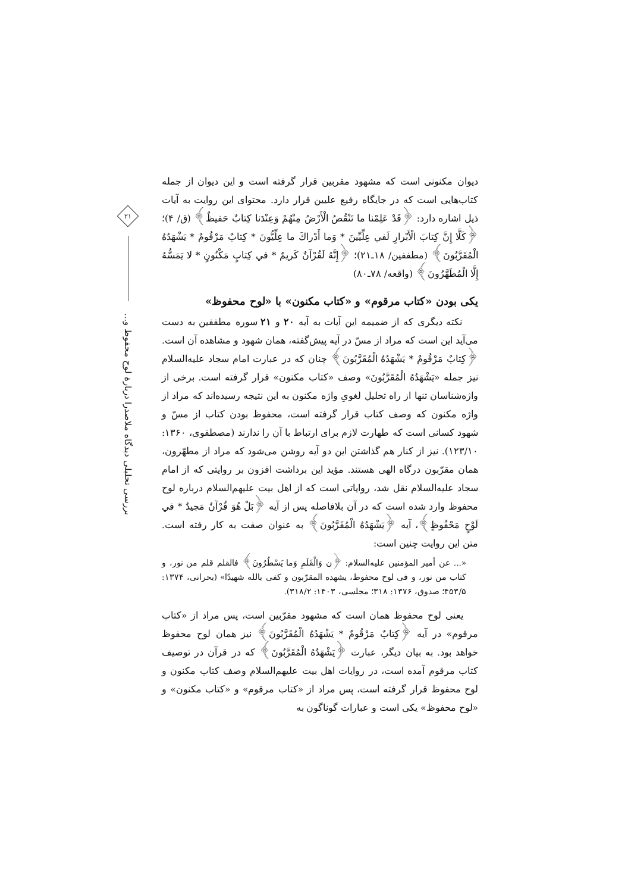٢١
بررسی تحلیلی دیدگاه ملاصدرا دربارهٔ لوح محفوظ و...
دیوان مکنونی است که مشهود مقربین قرار گرفته است و این دیوان از جمله کتاب‌هایی است که در جایگاه رفیع علیین قرار دارد. محتوای این روایت به آیات ذیل اشاره دارد: ﴿قَدْ عَلِمْنا ما تَنْقُصُ الْأَرْضُ مِنْهُمْ وَعِنْدَنا كِتابٌ حَفيظٌ﴾ (ق/ ۴)؛ ﴿كَلَّا إِنَّ كِتابَ الْأَبْرارِ لَفي عِلِّيِّينَ * وَما أَدْراكَ ما عِلِّيُّونَ * كِتابٌ مَرْقُومٌ * يَشْهَدُهُ الْمُقَرَّبُونَ﴾ (مطففین/ ۱۸ـ۲۱)؛ ﴿إِنَّهُ لَقُرْآنٌ كَريمٌ * في كِتابٍ مَكْنُونٍ * لا يَمَسُّهُ إِلَّا الْمُطَهَّرُونَ﴾ (واقعه/ ۷۸ـ۸۰)
یکی بودن «کتاب مرقوم» و «کتاب مکنون» با «لوح محفوظ»
نکته دیگری که از ضمیمه این آیات به آیه ۲۰ و ۲۱ سوره مطففین به دست می‌آید این است که مراد از مسّ در آیه پیش‌گفته، همان شهود و مشاهده آن است. ﴿كِتابٌ مَرْقُومٌ * يَشْهَدُهُ الْمُقَرَّبُونَ﴾ چنان که در عبارت امام سجاد علیه‌السلام نیز جمله «یَشْهَدُهُ الْمُقَرَّبُونَ» وصف «کتاب مکنون» قرار گرفته است. برخی از واژه‌شناسان تنها از راه تحلیل لغویِ واژه مکنون به این نتیجه رسیده‌اند که مراد از واژه مکنون که وصف کتاب قرار گرفته است، محفوظ بودن کتاب از مسّ و شهود کسانی است که طهارت لازم برای ارتباط با آن را ندارند (مصطفوی، ۱۳۶۰: ۱۲۳/۱۰). نیز از کنار هم گذاشتن این دو آیه روشن می‌شود که مراد از مطهّرون، همان مقرّبون درگاه الهی هستند. مؤید این برداشت افزون بر روایتی که از امام سجاد علیه‌السلام نقل شد، روایاتی است که از اهل بیت علیهم‌السلام درباره لوح محفوظ وارد شده است که در آن بلافاصله پس از آیه ﴿بَلْ هُوَ قُرْآنٌ مَجيدٌ * في لَوْحٍ مَحْفُوظٍ﴾، آیه ﴿يَشْهَدُهُ الْمُقَرَّبُونَ﴾ به عنوان صفت به کار رفته است. متن این روایت چنین است:
«... عن أمیر المؤمنین علیه‌السلام: ﴿ن وَالْقَلَمِ وَما يَسْطُرُونَ﴾ فالقلم قلم من نور، و کتاب من نور، و فی لوح محفوظ، یشهده المقرّبون و کفی بالله شهیدًا» (بحرانی، ۱۳۷۴: ۴۵۳/۵؛ صدوق، ۱۳۷۶: ۳۱۸؛ مجلسی، ۱۴۰۳: ۳۱۸/۲).
یعنی لوح محفوظ همان است که مشهود مقرّبین است، پس مراد از «کتاب مرقوم» در آیه ﴿كِتابٌ مَرْقُومٌ * يَشْهَدُهُ الْمُقَرَّبُونَ﴾ نیز همان لوح محفوظ خواهد بود. به بیان دیگر، عبارت ﴿يَشْهَدُهُ الْمُقَرَّبُونَ﴾ که در قرآن در توصیف کتاب مرقوم آمده است، در روایات اهل بیت علیهم‌السلام وصف کتاب مکنون و لوح محفوظ قرار گرفته است، پس مراد از «کتاب مرقوم» و «کتاب مکنون» و «لوح محفوظ» یکی است و عبارات گوناگون به